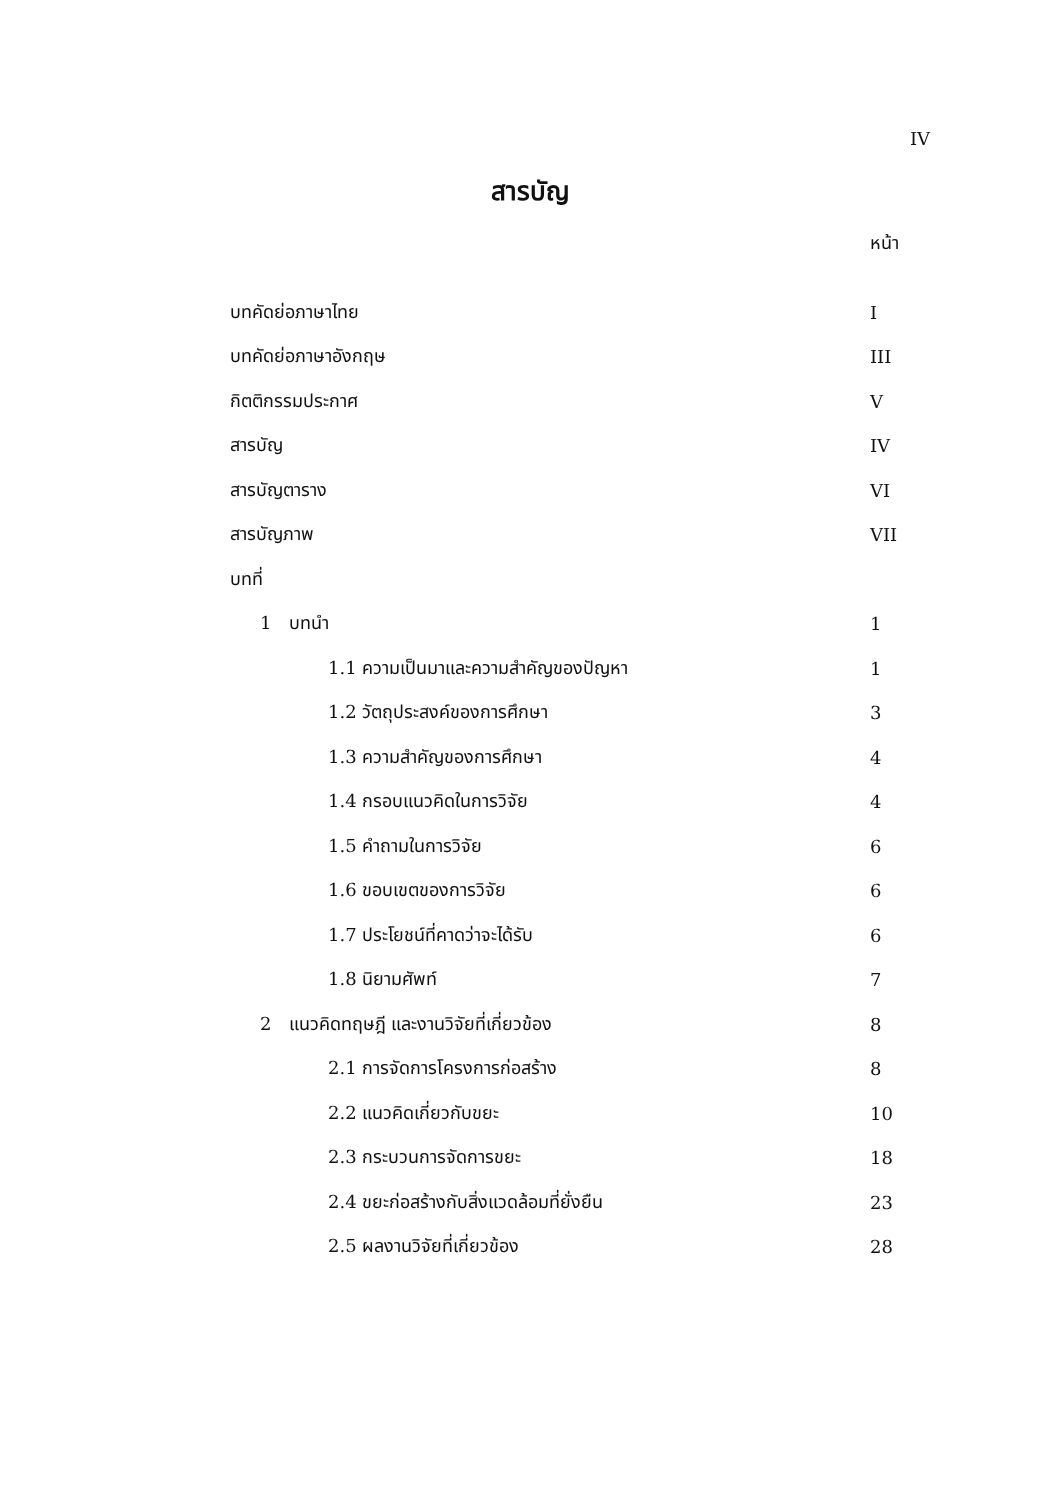IV
สารบัญ
หน้า
บทคัดย่อภาษาไทย I
บทคัดย่อภาษาอังกฤษ III
กิตติกรรมประกาศ V
สารบัญ IV
สารบัญตาราง VI
สารบัญภาพ VII
บทที่
1 บทนำ 1
1.1 ความเป็นมาและความสำคัญของปัญหา 1
1.2 วัตถุประสงค์ของการศึกษา 3
1.3 ความสำคัญของการศึกษา 4
1.4 กรอบแนวคิดในการวิจัย 4
1.5 คำถามในการวิจัย 6
1.6 ขอบเขตของการวิจัย 6
1.7 ประโยชน์ที่คาดว่าจะได้รับ 6
1.8 นิยามศัพท์ 7
2 แนวคิดทฤษฎี และงานวิจัยที่เกี่ยวข้อง 8
2.1 การจัดการโครงการก่อสร้าง 8
2.2 แนวคิดเกี่ยวกับขยะ 10
2.3 กระบวนการจัดการขยะ 18
2.4 ขยะก่อสร้างกับสิ่งแวดล้อมที่ยั่งยืน 23
2.5 ผลงานวิจัยที่เกี่ยวข้อง 28